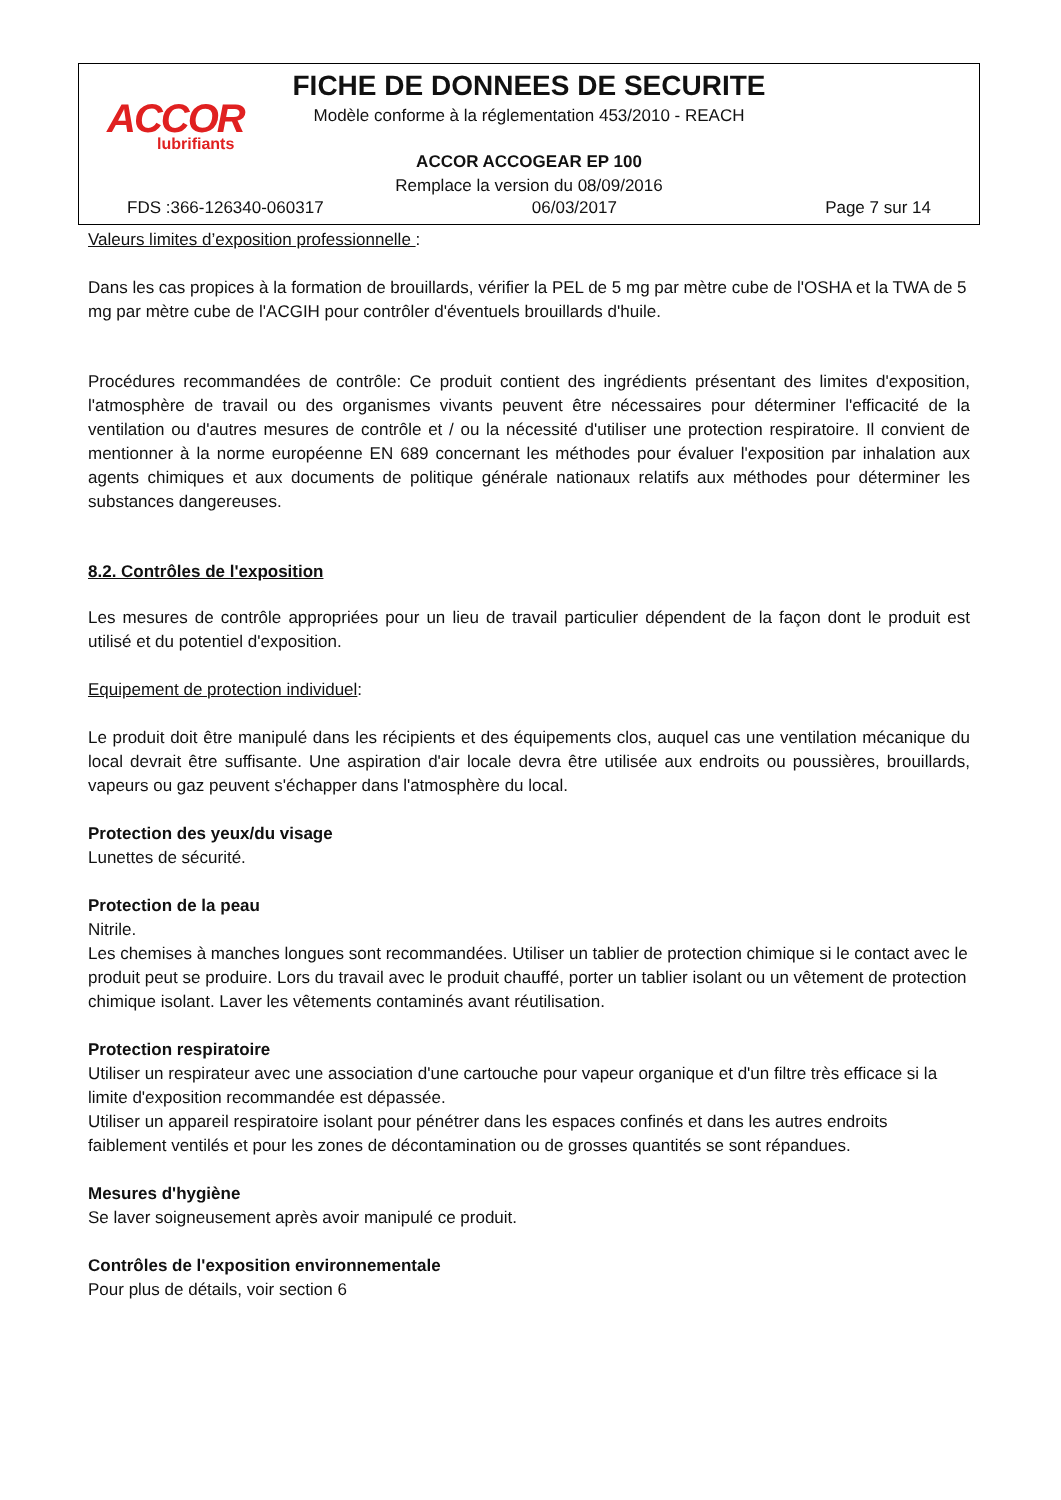ACCOR
lubrifiants
FICHE DE DONNEES DE SECURITE
Modèle conforme à la réglementation 453/2010 - REACH
ACCOR ACCOGEAR EP 100
Remplace la version du 08/09/2016
FDS :366-126340-060317 06/03/2017 Page 7 sur 14
Valeurs limites d’exposition professionnelle :
Dans les cas propices à la formation de brouillards, vérifier la PEL de 5 mg par mètre cube de l'OSHA et la TWA de 5 mg par mètre cube de l'ACGIH pour contrôler d'éventuels brouillards d'huile.
Procédures recommandées de contrôle: Ce produit contient des ingrédients présentant des limites d'exposition, l'atmosphère de travail ou des organismes vivants peuvent être nécessaires pour déterminer l'efficacité de la ventilation ou d'autres mesures de contrôle et / ou la nécessité d'utiliser une protection respiratoire. Il convient de mentionner à la norme européenne EN 689 concernant les méthodes pour évaluer l'exposition par inhalation aux agents chimiques et aux documents de politique générale nationaux relatifs aux méthodes pour déterminer les substances dangereuses.
8.2. Contrôles de l'exposition
Les mesures de contrôle appropriées pour un lieu de travail particulier dépendent de la façon dont le produit est utilisé et du potentiel d'exposition.
Equipement de protection individuel:
Le produit doit être manipulé dans les récipients et des équipements clos, auquel cas une ventilation mécanique du local devrait être suffisante. Une aspiration d'air locale devra être utilisée aux endroits ou poussières, brouillards, vapeurs ou gaz peuvent s'échapper dans l'atmosphère du local.
Protection des yeux/du visage
Lunettes de sécurité.
Protection de la peau
Nitrile.
Les chemises à manches longues sont recommandées. Utiliser un tablier de protection chimique si le contact avec le produit peut se produire. Lors du travail avec le produit chauffé, porter un tablier isolant ou un vêtement de protection chimique isolant. Laver les vêtements contaminés avant réutilisation.
Protection respiratoire
Utiliser un respirateur avec une association d'une cartouche pour vapeur organique et d'un filtre très efficace si la limite d'exposition recommandée est dépassée.
Utiliser un appareil respiratoire isolant pour pénétrer dans les espaces confinés et dans les autres endroits faiblement ventilés et pour les zones de décontamination ou de grosses quantités se sont répandues.
Mesures d'hygiène
Se laver soigneusement après avoir manipulé ce produit.
Contrôles de l'exposition environnementale
Pour plus de détails, voir section 6